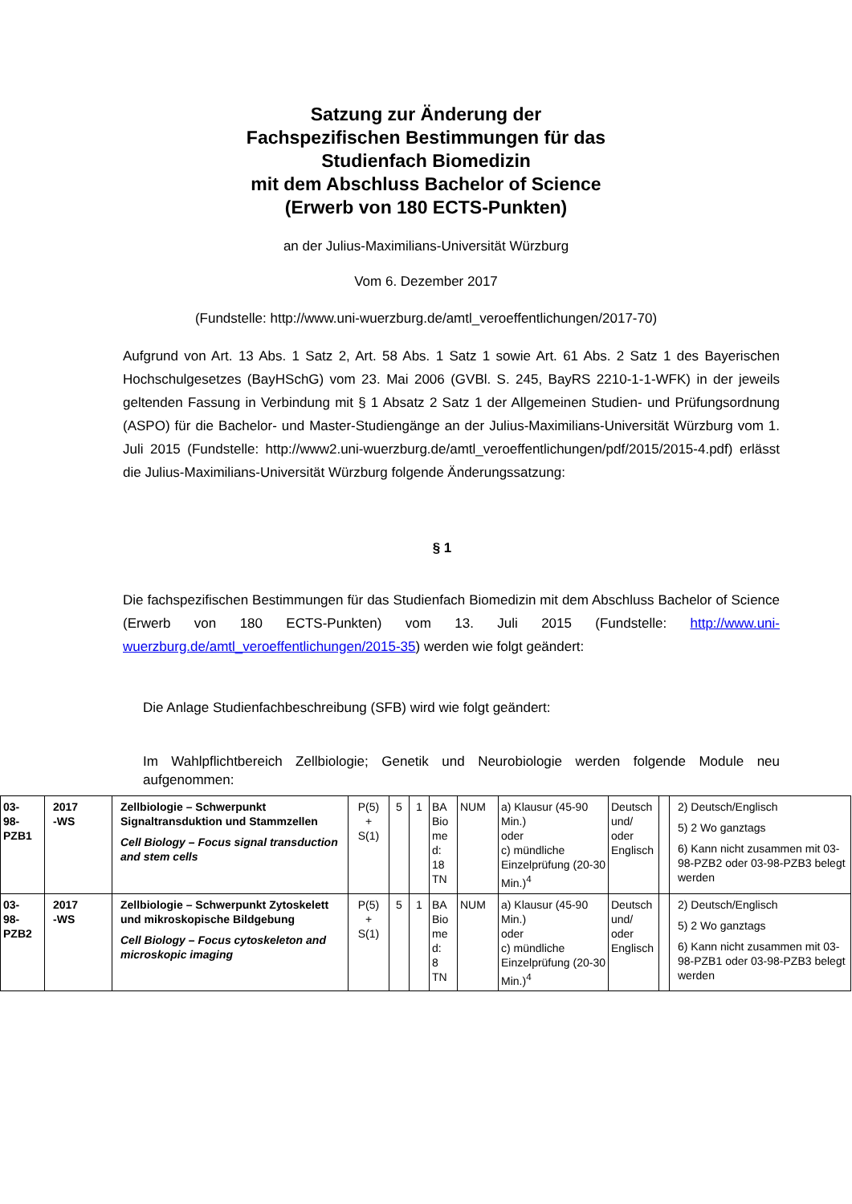Satzung zur Änderung der
Fachspezifischen Bestimmungen für das
Studienfach Biomedizin
mit dem Abschluss Bachelor of Science
(Erwerb von 180 ECTS-Punkten)
an der Julius-Maximilians-Universität Würzburg
Vom 6. Dezember 2017
(Fundstelle: http://www.uni-wuerzburg.de/amtl_veroeffentlichungen/2017-70)
Aufgrund von Art. 13 Abs. 1 Satz 2, Art. 58 Abs. 1 Satz 1 sowie Art. 61 Abs. 2 Satz 1 des Bayerischen Hochschulgesetzes (BayHSchG) vom 23. Mai 2006 (GVBl. S. 245, BayRS 2210-1-1-WFK) in der jeweils geltenden Fassung in Verbindung mit § 1 Absatz 2 Satz 1 der Allgemeinen Studien- und Prüfungsordnung (ASPO) für die Bachelor- und Master-Studiengänge an der Julius-Maximilians-Universität Würzburg vom 1. Juli 2015 (Fundstelle: http://www2.uni-wuerzburg.de/amtl_veroeffentlichungen/pdf/2015/2015-4.pdf) erlässt die Julius-Maximilians-Universität Würzburg folgende Änderungssatzung:
§ 1
Die fachspezifischen Bestimmungen für das Studienfach Biomedizin mit dem Abschluss Bachelor of Science (Erwerb von 180 ECTS-Punkten) vom 13. Juli 2015 (Fundstelle: http://www.uni-wuerzburg.de/amtl_veroeffentlichungen/2015-35) werden wie folgt geändert:
Die Anlage Studienfachbeschreibung (SFB) wird wie folgt geändert:
Im Wahlpflichtbereich Zellbiologie; Genetik und Neurobiologie werden folgende Module neu aufgenommen:
| 03- 98- PZB1 | 2017 -WS | Zellbiologie – Schwerpunkt Signaltransduktion und Stammzellen Cell Biology – Focus signal transduction and stem cells | P(5) + S(1) | 5 | 1 | BA Bio me d: 18 TN | NUM | a) Klausur (45-90 Min.) oder c) mündliche Einzelprüfung (20-30 Min.)<sup>4</sup> | Deutsch und/ oder Englisch | | 2) Deutsch/Englisch 5) 2 Wo ganztags 6) Kann nicht zusammen mit 03-98-PZB2 oder 03-98-PZB3 belegt werden |
| 03- 98- PZB2 | 2017 -WS | Zellbiologie – Schwerpunkt Zytoskelett und mikroskopische Bildgebung Cell Biology – Focus cytoskeleton and microskopic imaging | P(5) + S(1) | 5 | 1 | BA Bio me d: 8 TN | NUM | a) Klausur (45-90 Min.) oder c) mündliche Einzelprüfung (20-30 Min.)<sup>4</sup> | Deutsch und/ oder Englisch | | 2) Deutsch/Englisch 5) 2 Wo ganztags 6) Kann nicht zusammen mit 03-98-PZB1 oder 03-98-PZB3 belegt werden |